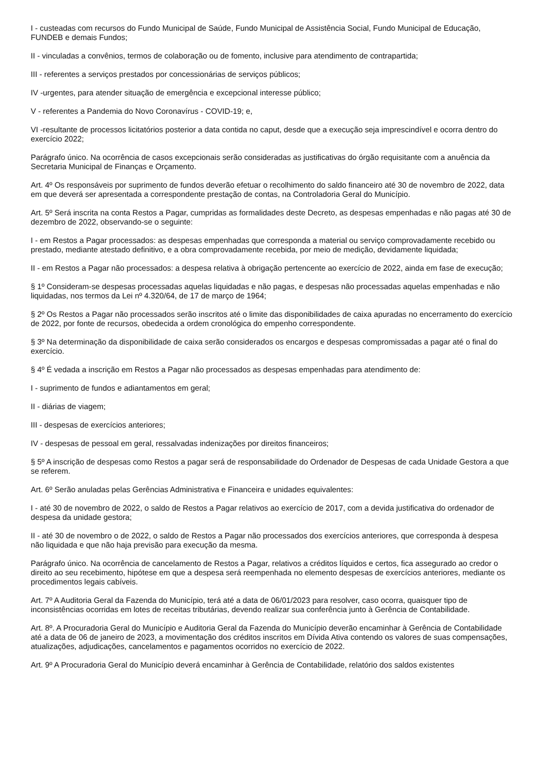I - custeadas com recursos do Fundo Municipal de Saúde, Fundo Municipal de Assistência Social, Fundo Municipal de Educação, FUNDEB e demais Fundos;
II - vinculadas a convênios, termos de colaboração ou de fomento, inclusive para atendimento de contrapartida;
III - referentes a serviços prestados por concessionárias de serviços públicos;
IV -urgentes, para atender situação de emergência e excepcional interesse público;
V - referentes a Pandemia do Novo Coronavírus - COVID-19; e,
VI -resultante de processos licitatórios posterior a data contida no caput, desde que a execução seja imprescindível e ocorra dentro do exercício 2022;
Parágrafo único. Na ocorrência de casos excepcionais serão consideradas as justificativas do órgão requisitante com a anuência da Secretaria Municipal de Finanças e Orçamento.
Art. 4º Os responsáveis por suprimento de fundos deverão efetuar o recolhimento do saldo financeiro até 30 de novembro de 2022, data em que deverá ser apresentada a correspondente prestação de contas, na Controladoria Geral do Município.
Art. 5º Será inscrita na conta Restos a Pagar, cumpridas as formalidades deste Decreto, as despesas empenhadas e não pagas até 30 de dezembro de 2022, observando-se o seguinte:
I - em Restos a Pagar processados: as despesas empenhadas que corresponda a material ou serviço comprovadamente recebido ou prestado, mediante atestado definitivo, e a obra comprovadamente recebida, por meio de medição, devidamente liquidada;
II - em Restos a Pagar não processados: a despesa relativa à obrigação pertencente ao exercício de 2022, ainda em fase de execução;
§ 1º Consideram-se despesas processadas aquelas liquidadas e não pagas, e despesas não processadas aquelas empenhadas e não liquidadas, nos termos da Lei nº 4.320/64, de 17 de março de 1964;
§ 2º Os Restos a Pagar não processados serão inscritos até o limite das disponibilidades de caixa apuradas no encerramento do exercício de 2022, por fonte de recursos, obedecida a ordem cronológica do empenho correspondente.
§ 3º Na determinação da disponibilidade de caixa serão considerados os encargos e despesas compromissadas a pagar até o final do exercício.
§ 4º É vedada a inscrição em Restos a Pagar não processados as despesas empenhadas para atendimento de:
I - suprimento de fundos e adiantamentos em geral;
II - diárias de viagem;
III - despesas de exercícios anteriores;
IV - despesas de pessoal em geral, ressalvadas indenizações por direitos financeiros;
§ 5º A inscrição de despesas como Restos a pagar será de responsabilidade do Ordenador de Despesas de cada Unidade Gestora a que se referem.
Art. 6º Serão anuladas pelas Gerências Administrativa e Financeira e unidades equivalentes:
I - até 30 de novembro de 2022, o saldo de Restos a Pagar relativos ao exercício de 2017, com a devida justificativa do ordenador de despesa da unidade gestora;
II - até 30 de novembro o de 2022, o saldo de Restos a Pagar não processados dos exercícios anteriores, que corresponda à despesa não liquidada e que não haja previsão para execução da mesma.
Parágrafo único. Na ocorrência de cancelamento de Restos a Pagar, relativos a créditos líquidos e certos, fica assegurado ao credor o direito ao seu recebimento, hipótese em que a despesa será reempenhada no elemento despesas de exercícios anteriores, mediante os procedimentos legais cabíveis.
Art. 7º A Auditoria Geral da Fazenda do Município, terá até a data de 06/01/2023 para resolver, caso ocorra, quaisquer tipo de inconsistências ocorridas em lotes de receitas tributárias, devendo realizar sua conferência junto à Gerência de Contabilidade.
Art. 8º. A Procuradoria Geral do Município e Auditoria Geral da Fazenda do Município deverão encaminhar à Gerência de Contabilidade até a data de 06 de janeiro de 2023, a movimentação dos créditos inscritos em Dívida Ativa contendo os valores de suas compensações, atualizações, adjudicações, cancelamentos e pagamentos ocorridos no exercício de 2022.
Art. 9º A Procuradoria Geral do Município deverá encaminhar à Gerência de Contabilidade, relatório dos saldos existentes